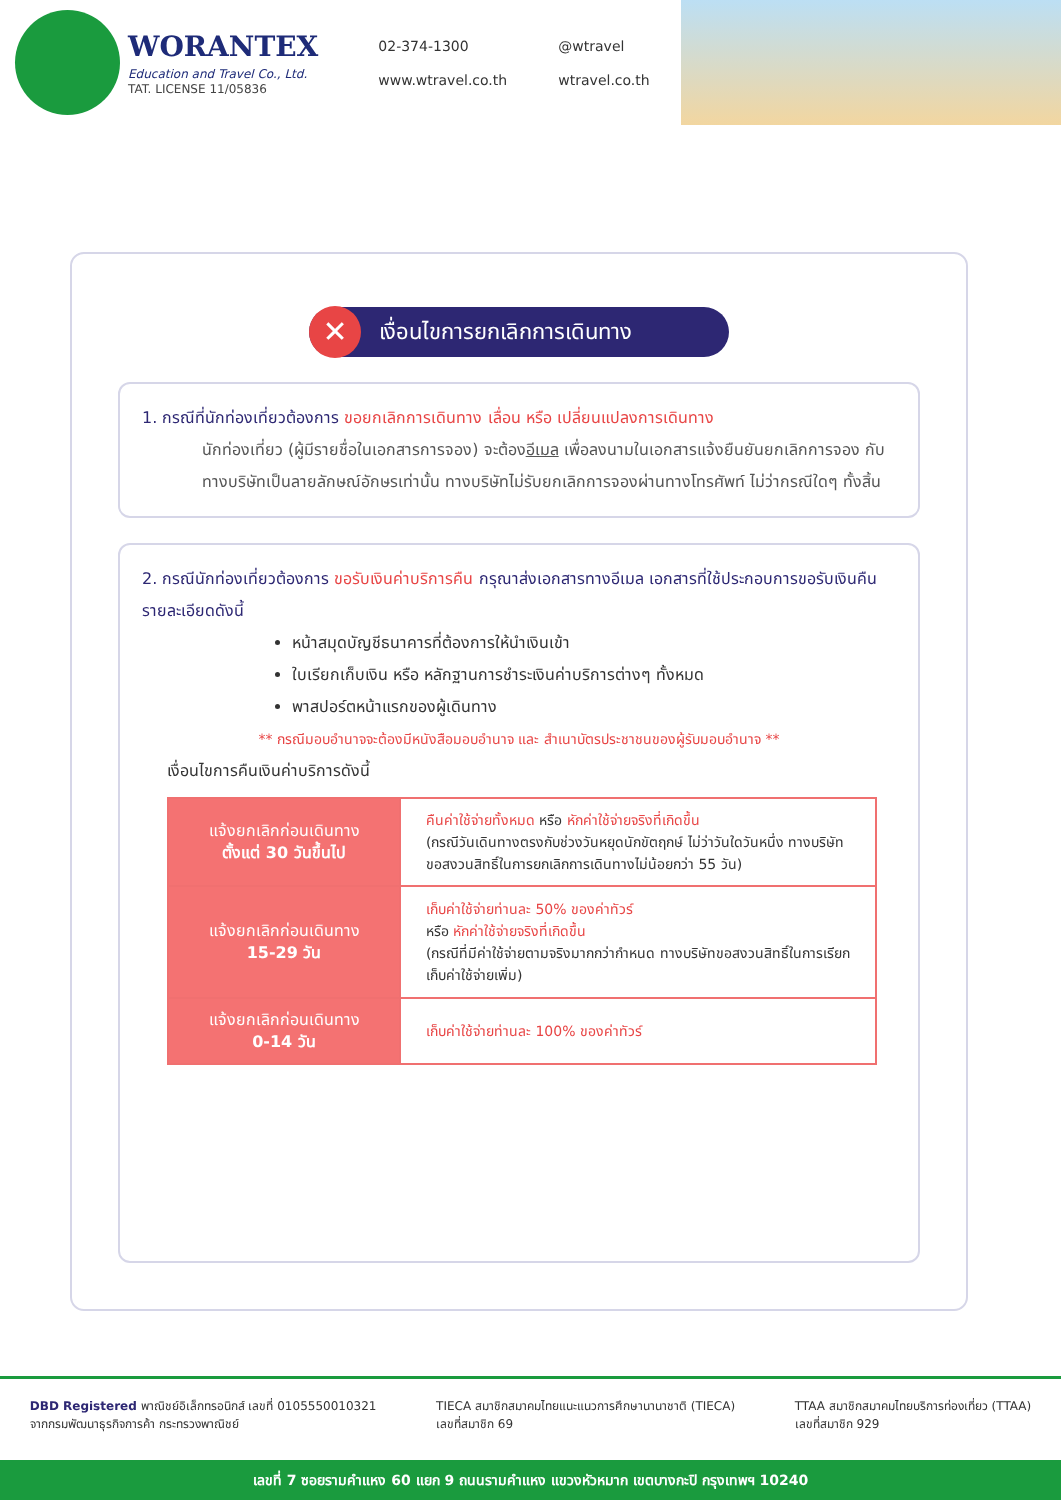WORANTEX
Education and Travel Co., Ltd.
TAT. LICENSE 11/05836
02-374-1300 @wtravel www.wtravel.co.th wtravel.co.th
✕ เงื่อนไขการยกเลิกการเดินทาง
1. กรณีที่นักท่องเที่ยวต้องการ ขอยกเลิกการเดินทาง เลื่อน หรือ เปลี่ยนแปลงการเดินทาง
นักท่องเที่ยว (ผู้มีรายชื่อในเอกสารการจอง) จะต้องอีเมล เพื่อลงนามในเอกสารแจ้งยืนยันยกเลิกการจอง กับทางบริษัทเป็นลายลักษณ์อักษรเท่านั้น ทางบริษัทไม่รับยกเลิกการจองผ่านทางโทรศัพท์ ไม่ว่ากรณีใดๆ ทั้งสิ้น
2. กรณีนักท่องเที่ยวต้องการ ขอรับเงินค่าบริการคืน กรุณาส่งเอกสารทางอีเมล เอกสารที่ใช้ประกอบการขอรับเงินคืนรายละเอียดดังนี้
หน้าสมุดบัญชีธนาคารที่ต้องการให้นำเงินเข้า
ใบเรียกเก็บเงิน หรือ หลักฐานการชำระเงินค่าบริการต่างๆ ทั้งหมด
พาสปอร์ตหน้าแรกของผู้เดินทาง
** กรณีมอบอำนาจจะต้องมีหนังสือมอบอำนาจ และ สำเนาบัตรประชาชนของผู้รับมอบอำนาจ **
เงื่อนไขการคืนเงินค่าบริการดังนี้
| แจ้งยกเลิกก่อนเดินทาง ตั้งแต่ 30 วันขึ้นไป | คืนค่าใช้จ่ายทั้งหมด หรือ หักค่าใช้จ่ายจริงที่เกิดขึ้น (กรณีวันเดินทางตรงกับช่วงวันหยุดนักขัตฤกษ์ ไม่ว่าวันใดวันหนึ่ง ทางบริษัทขอสงวนสิทธิ์ในการยกเลิกการเดินทางไม่น้อยกว่า 55 วัน) |
| แจ้งยกเลิกก่อนเดินทาง 15-29 วัน | เก็บค่าใช้จ่ายท่านละ 50% ของค่าทัวร์ หรือ หักค่าใช้จ่ายจริงที่เกิดขึ้น (กรณีที่มีค่าใช้จ่ายตามจริงมากกว่ากำหนด ทางบริษัทขอสงวนสิทธิ์ในการเรียกเก็บค่าใช้จ่ายเพิ่ม) |
| แจ้งยกเลิกก่อนเดินทาง 0-14 วัน | เก็บค่าใช้จ่ายท่านละ 100% ของค่าทัวร์ |
DBD Registered พาณิชย์อิเล็กทรอนิกส์ เลขที่ 0105550010321
จากกรมพัฒนาธุรกิจการค้า กระทรวงพาณิชย์
TIECA สมาชิกสมาคมไทยแนะแนวการศึกษานานาชาติ (TIECA)
เลขที่สมาชิก 69
TTAA สมาชิกสมาคมไทยบริการท่องเที่ยว (TTAA)
เลขที่สมาชิก 929
เลขที่ 7 ซอยรามคำแหง 60 แยก 9 ถนนรามคำแหง แขวงหัวหมาก เขตบางกะปิ กรุงเทพฯ 10240